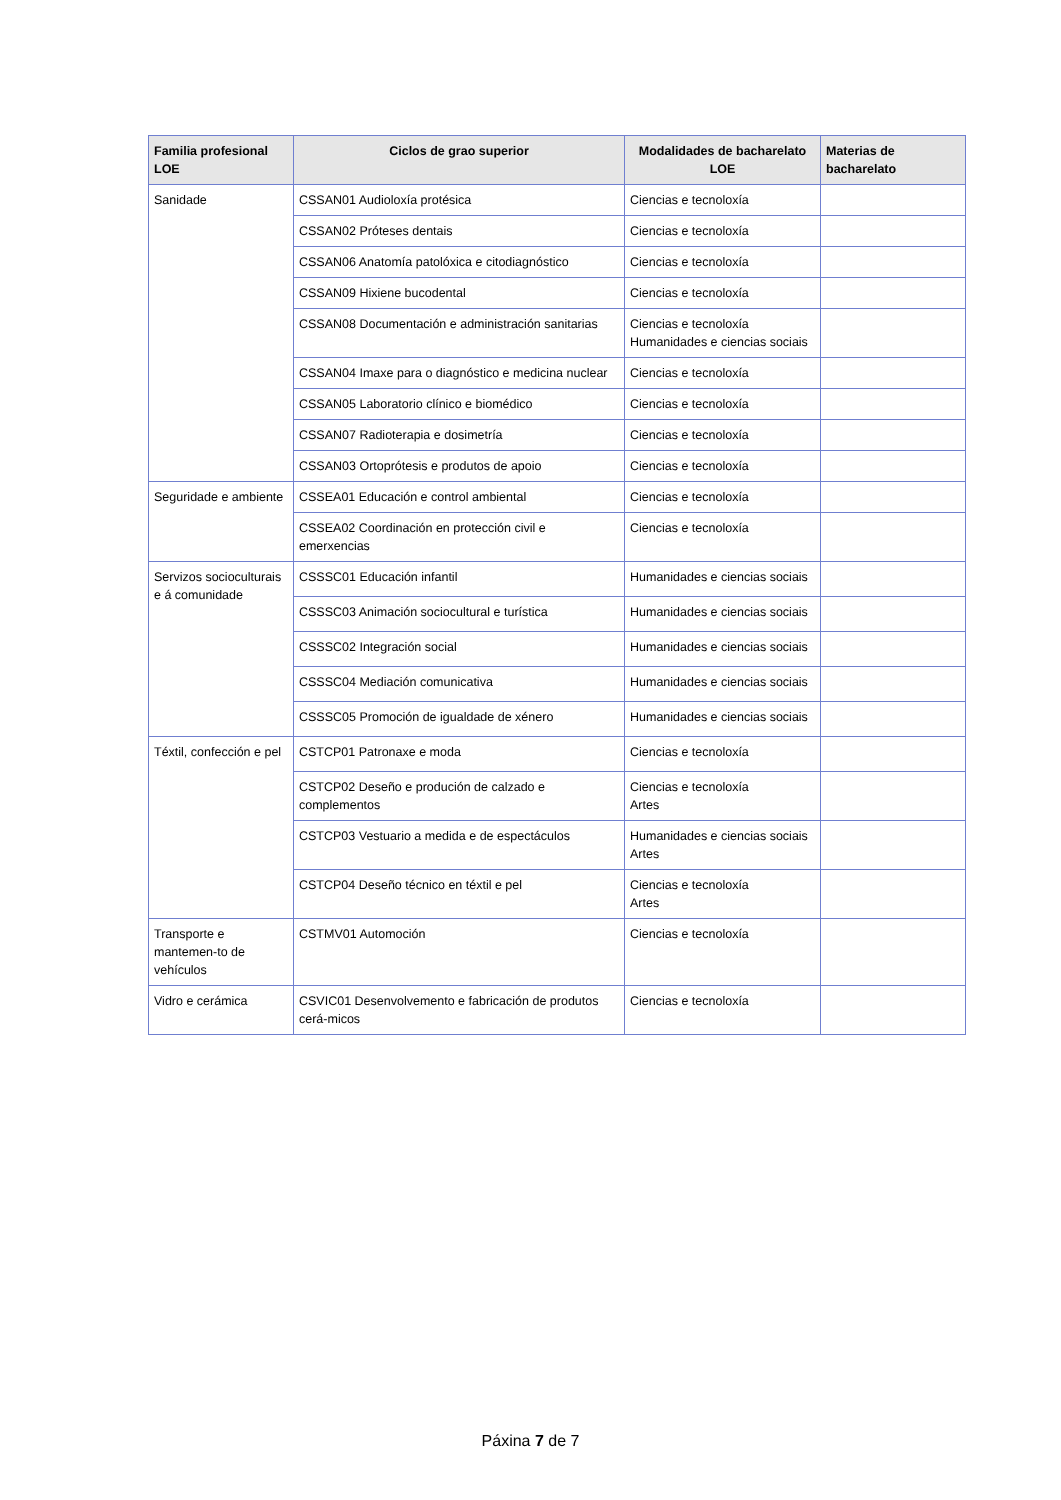| Familia profesional LOE | Ciclos de grao superior | Modalidades de bacharelato LOE | Materias de bacharelato |
| --- | --- | --- | --- |
| Sanidade | CSSAN01 Audioloxía protésica | Ciencias e tecnoloxía | |
| | CSSAN02 Próteses dentais | Ciencias e tecnoloxía | |
| | CSSAN06 Anatomía patolóxica e citodiagnóstico | Ciencias e tecnoloxía | |
| | CSSAN09 Hixiene bucodental | Ciencias e tecnoloxía | |
| | CSSAN08 Documentación e administración sanitarias | Ciencias e tecnoloxía Humanidades e ciencias sociais | |
| | CSSAN04 Imaxe para o diagnóstico e medicina nuclear | Ciencias e tecnoloxía | |
| | CSSAN05 Laboratorio clínico e biomédico | Ciencias e tecnoloxía | |
| | CSSAN07 Radioterapia e dosimetría | Ciencias e tecnoloxía | |
| | CSSAN03 Ortoprótesis e produtos de apoio | Ciencias e tecnoloxía | |
| Seguridade e ambiente | CSSEA01 Educación e control ambiental | Ciencias e tecnoloxía | |
| | CSSEA02 Coordinación en protección civil e emerxencias | Ciencias e tecnoloxía | |
| Servizos socioculturais e á comunidade | CSSSC01 Educación infantil | Humanidades e ciencias sociais | |
| | CSSSC03 Animación sociocultural e turística | Humanidades e ciencias sociais | |
| | CSSSC02 Integración social | Humanidades e ciencias sociais | |
| | CSSSC04 Mediación comunicativa | Humanidades e ciencias sociais | |
| | CSSSC05 Promoción de igualdade de xénero | Humanidades e ciencias sociais | |
| Téxtil, confección e pel | CSTCP01 Patronaxe e moda | Ciencias e tecnoloxía | |
| | CSTCP02 Deseño e produción de calzado e complementos | Ciencias e tecnoloxía Artes | |
| | CSTCP03 Vestuario a medida e de espectáculos | Humanidades e ciencias sociais Artes | |
| | CSTCP04 Deseño técnico en téxtil e pel | Ciencias e tecnoloxía Artes | |
| Transporte e mantemen-to de vehículos | CSTMV01 Automoción | Ciencias e tecnoloxía | |
| Vidro e cerámica | CSVIC01 Desenvolvemento e fabricación de produtos cerá-micos | Ciencias e tecnoloxía | |
Páxina 7 de 7